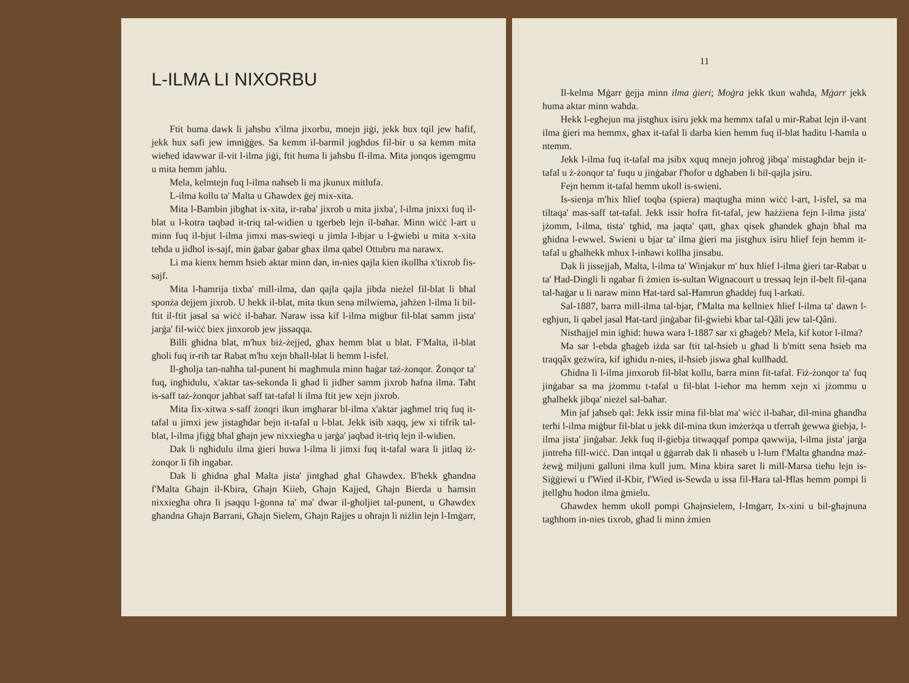L-ILMA LI NIXORBU
Ftit huma dawk li jaħsbu x'ilma jixorbu, mnejn jiġi, jekk hux tqil jew ħafif, jekk hux safi jew imniġġes. Sa kemm il-barmil joghdos fil-bir u sa kemm mita wieħed idawwar il-vit l-ilma jiġi, ftit huma li jaħsbu fl-ilma. Mita jonqos igemgmu u mita hemm jaħlu.
Mela, kelmtejn fuq l-ilma naħseb li ma jkunux mitlufa.
L-ilma kollu ta' Malta u Għawdex ġej mix-xita.
Mita l-Bambin jibgħat ix-xita, ir-raba' jixrob u mita jixba', l-ilma jnixxi fuq il-blat u l-kotra taqbad it-triq tal-widien u tgerbeb lejn il-baħar. Minn wiċċ l-art u minn fuq il-bjut l-ilma jimxi mas-swieqi u jimla l-ibjar u l-ġwiebi u mita x-xita teħda u jidhol is-sajf, min ġabar ġabar għax ilma qabel Ottubru ma narawx.
Li ma kienx hemm ħsieb aktar minn dan, in-nies qajla kien ikollha x'tixrob fis-sajf.
Mita l-ħamrija tixba' mill-ilma, dan qajla qajla jibda nieżel fil-blat li bħal sponża dejjem jixrob. U hekk il-blat, mita tkun sena milwiema, jaħżen l-ilma li bil-ftit il-ftit jasal sa wiċċ il-baħar. Naraw issa kif l-ilma miġbur fil-blat samm jista' jarġa' fil-wiċċ biex jinxorob jew jissaqqa.
Billi għidna blat, m'hux biż-żejjed, għax hemm blat u blat. F'Malta, il-blat għoli fuq ir-riħ tar Rabat m'hu xejn bħall-blat li hemm l-isfel.
Il-għolja tan-naħħa tal-punent hi magħmula minn ħaġar taż-żonqor. Żonqor ta' fuq, ingħidulu, x'aktar tas-sekonda li għad li jidher samm jixrob ħafna ilma. Taħt is-saff taż-żonqor jaħbat saff tat-tafal li ilma ftit jew xejn jixrob.
Mita fix-xitwa s-saff żonqri ikun imgħarar bl-ilma x'aktar jagħmel triq fuq it-tafal u jimxi jew jistagħdar bejn it-tafal u l-blat. Jekk isib xaqq, jew xi tifrik tal-blat, l-ilma jfiġġ bħal għajn jew nixxiegħa u jarġa' jaqbad it-triq lejn il-widien.
Dak li ngħidulu ilma ġieri huwa l-ilma li jimxi fuq it-tafal wara li jitlaq iż-żonqor li fih ingabar.
Dak li għidna għal Malta jista' jintgħad għal Għawdex. B'hekk għandna f'Malta Għajn il-Kbira, Għajn Kiieb, Għajn Kajjed, Għajn Bierda u ħamsin nixxiegħa oħra li jsaqqu l-ġonna ta' ma' dwar il-għoljiet tal-punent, u Għawdex għandna Għajn Barrani, Għajn Sielem, Għajn Rajjes u oħrajn li niżlin lejn l-Imġarr,
11
Il-kelma Mġarr ġejja minn ilma ġieri; Moġra jekk tkun waħda, Mġarr jekk huma aktar minn waħda.
Hekk l-egħejun ma jistgħux isiru jekk ma hemmx tafal u mir-Rabat lejn il-vant ilma ġieri ma hemmx, għax it-tafal li darba kien hemm fuq il-blat ħaditu l-ħamla u ntemm.
Jekk l-ilma fuq it-tafal ma jsibx xquq mnejn joħroġ jibqa' mistagħdar bejn it-tafal u ż-żonqor ta' fuqu u jinġabar f'ħofor u dgħaben li bil-qajla jsiru.
Fejn hemm it-tafal hemm ukoll is-swieni.
Is-sienja m'hix ħlief toqba (spiera) maqtugħa minn wiċċ l-art, l-isfel, sa ma tiltaqa' mas-saff tat-tafal. Jekk issir ħofra fit-tafal, jew ħażżiena fejn l-ilma jista' jżomm, l-ilma, tista' tgħid, ma jaqta' qatt, għax qisek għandek għajn bħal ma għidna l-ewwel. Swieni u bjar ta' ilma ġieri ma jistgħux isiru ħlief fejn hemm it-tafal u għalhekk mhux l-inħawi kollha jinsabu.
Dak li jissejjaħ, Malta, l-ilma ta' Winjakur m' hux ħlief l-ilma ġieri tar-Rabat u ta' Ħad-Dingli li ngabar fi żmien is-sultan Wignacourt u tressaq lejn il-belt fil-qana tal-ħaġar u li naraw minn Ħat-tard sal-Ħamrun għaddej fuq l-arkati.
Sal-1887, barra mill-ilma tal-bjar, f'Malta ma kellniex ħlief l-ilma ta' dawn l-egħjun, li qabel jasal Ħat-tard jinġabar fil-ġwiebi kbar tal-Qâli jew tal-Qâni.
Nistħajjel min igħid: huwa wara l-1887 sar xi għaġeb? Mela, kif kotor l-ilma?
Ma sar l-ebda għaġeb iżda sar ftit tal-ħsieb u għad li b'mitt sena ħsieb ma traqqâx geżwira, kif igħidu n-nies, il-ħsieb jiswa għal kullħadd.
Għidna li l-ilma jinxorob fil-blat kollu, barra minn fit-tafal. Fiż-żonqor ta' fuq jinġabar sa ma jżommu t-tafal u fil-blat l-ieħor ma hemm xejn xi jżommu u għalhekk jibqa' nieżel sal-baħar.
Min jaf jaħseb qal: Jekk issir mina fil-blat ma' wiċċ il-baħar, dil-mina għandha terħi l-ilma miġbur fil-blat u jekk dil-mina tkun imżerżqa u tferraħ ġewwa ġiebja, l-ilma jista' jinġabar. Jekk fuq il-ġiebja titwaqqaf pompa qawwija, l-ilma jista' jarġa jintreħa fill-wiċċ. Dan intqal u ġġarrab dak li nħaseb u l-lum f'Malta għandna maż-żewġ miljuni galluni ilma kull jum. Mina kbira saret li mill-Marsa tieħu lejn is-Siġġiewi u f'Wied il-Kbir, f'Wied is-Sewda u issa fil-Ħara tal-Ħlas hemm pompi li jtellgħu ħodon ilma ġmielu.
Għawdex hemm ukoll pompi Għajnsielem, l-Imġarr, Ix-xini u bil-għajnuna tagħhom in-nies tixrob, għad li minn żmien